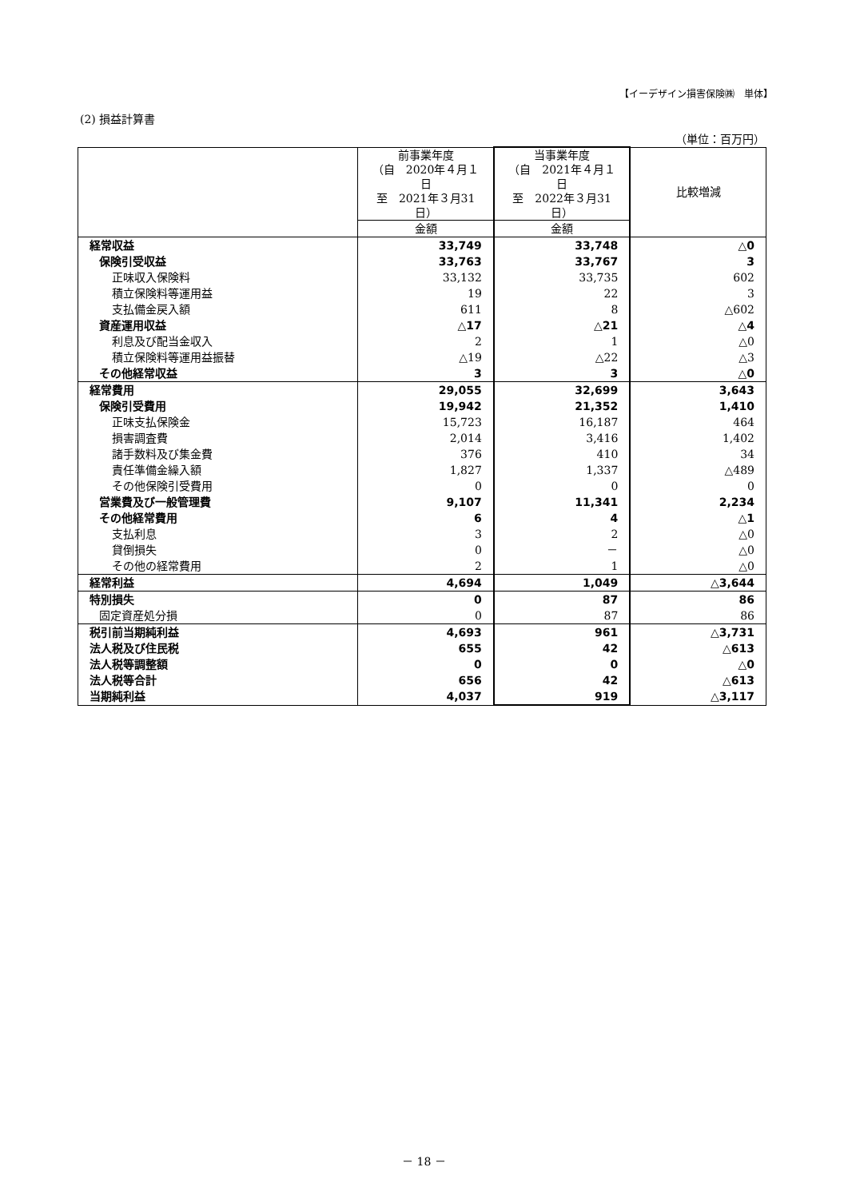【イーデザイン損害保険㈱　単体】
(2) 損益計算書
（単位：百万円）
| | 前事業年度 （自 2020年４月１日 至 2021年３月31日） | 当事業年度 （自 2021年４月１日 至 2022年３月31日） | 比較増減 |
| --- | --- | --- | --- |
| | 金額 | 金額 | |
| 経常収益 | 33,749 | 33,748 | △0 |
| 保険引受収益 | 33,763 | 33,767 | 3 |
| 正味収入保険料 | 33,132 | 33,735 | 602 |
| 積立保険料等運用益 | 19 | 22 | 3 |
| 支払備金戻入額 | 611 | 8 | △602 |
| 資産運用収益 | △17 | △21 | △4 |
| 利息及び配当金収入 | 2 | 1 | △0 |
| 積立保険料等運用益振替 | △19 | △22 | △3 |
| その他経常収益 | 3 | 3 | △0 |
| 経常費用 | 29,055 | 32,699 | 3,643 |
| 保険引受費用 | 19,942 | 21,352 | 1,410 |
| 正味支払保険金 | 15,723 | 16,187 | 464 |
| 損害調査費 | 2,014 | 3,416 | 1,402 |
| 諸手数料及び集金費 | 376 | 410 | 34 |
| 責任準備金繰入額 | 1,827 | 1,337 | △489 |
| その他保険引受費用 | 0 | 0 | 0 |
| 営業費及び一般管理費 | 9,107 | 11,341 | 2,234 |
| その他経常費用 | 6 | 4 | △1 |
| 支払利息 | 3 | 2 | △0 |
| 貸倒損失 | 0 | － | △0 |
| その他の経常費用 | 2 | 1 | △0 |
| 経常利益 | 4,694 | 1,049 | △3,644 |
| 特別損失 | 0 | 87 | 86 |
| 固定資産処分損 | 0 | 87 | 86 |
| 税引前当期純利益 | 4,693 | 961 | △3,731 |
| 法人税及び住民税 | 655 | 42 | △613 |
| 法人税等調整額 | 0 | 0 | △0 |
| 法人税等合計 | 656 | 42 | △613 |
| 当期純利益 | 4,037 | 919 | △3,117 |
－ 18 －